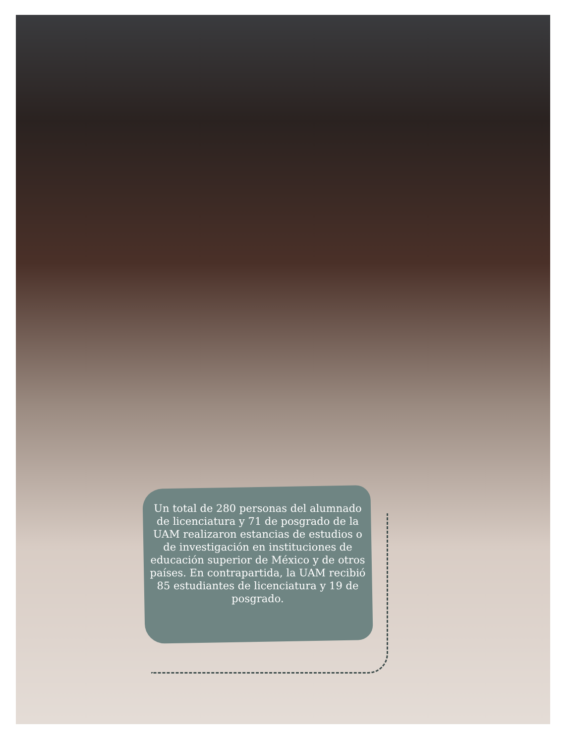Un total de 280 personas del alumnado de licenciatura y 71 de posgrado de la UAM realizaron estancias de estudios o de investigación en instituciones de educación superior de México y de otros países. En contrapartida, la UAM recibió 85 estudiantes de licenciatura y 19 de posgrado.